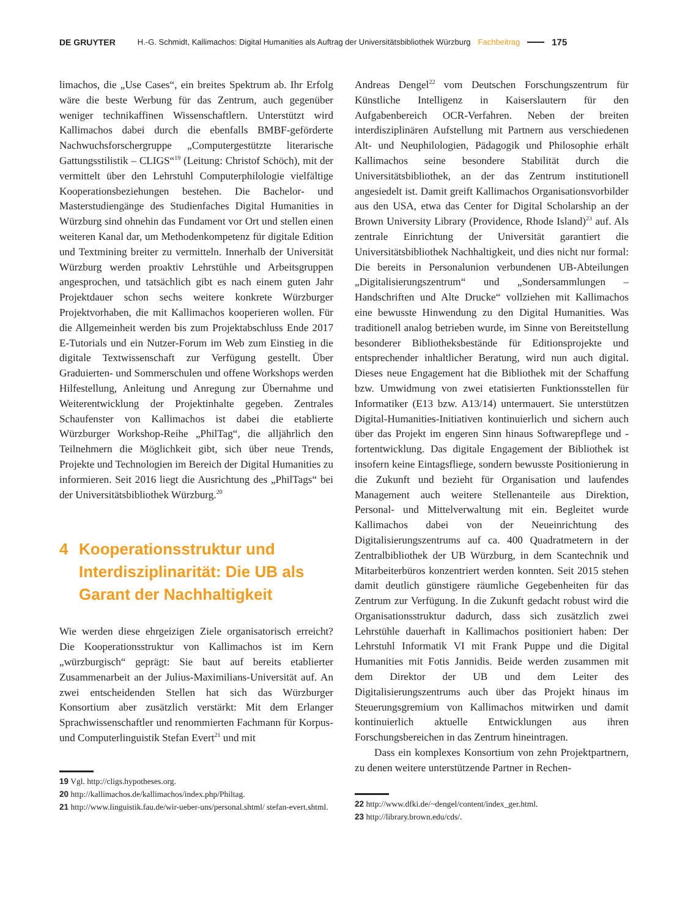DE GRUYTER H.-G. Schmidt, Kallimachos: Digital Humanities als Auftrag der Universitätsbibliothek Würzburg Fachbeitrag 175
limachos, die „Use Cases“, ein breites Spektrum ab. Ihr Erfolg wäre die beste Werbung für das Zentrum, auch gegenüber weniger technikaffinen Wissenschaftlern. Unterstützt wird Kallimachos dabei durch die ebenfalls BMBF-geförderte Nachwuchsforschergruppe „Computergestützte literarische Gattungsstilistik – CLIGS“<sup>19</sup> (Leitung: Christof Schöch), mit der vermittelt über den Lehrstuhl Computerphilologie vielfältige Kooperationsbeziehungen bestehen. Die Bachelor- und Masterstudiengänge des Studienfaches Digital Humanities in Würzburg sind ohnehin das Fundament vor Ort und stellen einen weiteren Kanal dar, um Methodenkompetenz für digitale Edition und Textmining breiter zu vermitteln. Innerhalb der Universität Würzburg werden proaktiv Lehrstühle und Arbeitsgruppen angesprochen, und tatsächlich gibt es nach einem guten Jahr Projektdauer schon sechs weitere konkrete Würzburger Projektvorhaben, die mit Kallimachos kooperieren wollen. Für die Allgemeinheit werden bis zum Projektabschluss Ende 2017 E-Tutorials und ein Nutzer-Forum im Web zum Einstieg in die digitale Textwissenschaft zur Verfügung gestellt. Über Graduierten- und Sommerschulen und offene Workshops werden Hilfestellung, Anleitung und Anregung zur Übernahme und Weiterentwicklung der Projektinhalte gegeben. Zentrales Schaufenster von Kallimachos ist dabei die etablierte Würzburger Workshop-Reihe „PhilTag“, die alljährlich den Teilnehmern die Möglichkeit gibt, sich über neue Trends, Projekte und Technologien im Bereich der Digital Humanities zu informieren. Seit 2016 liegt die Ausrichtung des „PhilTags“ bei der Universitätsbibliothek Würzburg.<sup>20</sup>
4 Kooperationsstruktur und Interdisziplinarität: Die UB als Garant der Nachhaltigkeit
Wie werden diese ehrgeizigen Ziele organisatorisch erreicht? Die Kooperationsstruktur von Kallimachos ist im Kern „würzburgisch“ geprägt: Sie baut auf bereits etablierter Zusammenarbeit an der Julius-Maximilians-Universität auf. An zwei entscheidenden Stellen hat sich das Würzburger Konsortium aber zusätzlich verstärkt: Mit dem Erlanger Sprachwissenschaftler und renommierten Fachmann für Korpus- und Computerlinguistik Stefan Evert<sup>21</sup> und mit
19 Vgl. http://cligs.hypotheses.org.
20 http://kallimachos.de/kallimachos/index.php/Philtag.
21 http://www.linguistik.fau.de/wir-ueber-uns/personal.shtml/ stefan-evert.shtml.
Andreas Dengel<sup>22</sup> vom Deutschen Forschungszentrum für Künstliche Intelligenz in Kaiserslautern für den Aufgabenbereich OCR-Verfahren. Neben der breiten interdisziplinären Aufstellung mit Partnern aus verschiedenen Alt- und Neuphilologien, Pädagogik und Philosophie erhält Kallimachos seine besondere Stabilität durch die Universitätsbibliothek, an der das Zentrum institutionell angesiedelt ist. Damit greift Kallimachos Organisationsvorbilder aus den USA, etwa das Center for Digital Scholarship an der Brown University Library (Providence, Rhode Island)<sup>23</sup> auf. Als zentrale Einrichtung der Universität garantiert die Universitätsbibliothek Nachhaltigkeit, und dies nicht nur formal: Die bereits in Personalunion verbundenen UB-Abteilungen „Digitalisierungszentrum“ und „Sondersammlungen – Handschriften und Alte Drucke“ vollziehen mit Kallimachos eine bewusste Hinwendung zu den Digital Humanities. Was traditionell analog betrieben wurde, im Sinne von Bereitstellung besonderer Bibliotheksbestände für Editionsprojekte und entsprechender inhaltlicher Beratung, wird nun auch digital. Dieses neue Engagement hat die Bibliothek mit der Schaffung bzw. Umwidmung von zwei etatisierten Funktionsstellen für Informatiker (E13 bzw. A13/14) untermauert. Sie unterstützen Digital-Humanities-Initiativen kontinuierlich und sichern auch über das Projekt im engeren Sinn hinaus Softwarepflege und -fortentwicklung. Das digitale Engagement der Bibliothek ist insofern keine Eintagsfliege, sondern bewusste Positionierung in die Zukunft und bezieht für Organisation und laufendes Management auch weitere Stellenanteile aus Direktion, Personal- und Mittelverwaltung mit ein. Begleitet wurde Kallimachos dabei von der Neueinrichtung des Digitalisierungszentrums auf ca. 400 Quadratmetern in der Zentralbibliothek der UB Würzburg, in dem Scantechnik und Mitarbeiterbüros konzentriert werden konnten. Seit 2015 stehen damit deutlich günstigere räumliche Gegebenheiten für das Zentrum zur Verfügung. In die Zukunft gedacht robust wird die Organisationsstruktur dadurch, dass sich zusätzlich zwei Lehrstühle dauerhaft in Kallimachos positioniert haben: Der Lehrstuhl Informatik VI mit Frank Puppe und die Digital Humanities mit Fotis Jannidis. Beide werden zusammen mit dem Direktor der UB und dem Leiter des Digitalisierungszentrums auch über das Projekt hinaus im Steuerungsgremium von Kallimachos mitwirken und damit kontinuierlich aktuelle Entwicklungen aus ihren Forschungsbereichen in das Zentrum hineintragen.
Dass ein komplexes Konsortium von zehn Projektpartnern, zu denen weitere unterstützende Partner in Rechen-
22 http://www.dfki.de/~dengel/content/index_ger.html.
23 http://library.brown.edu/cds/.